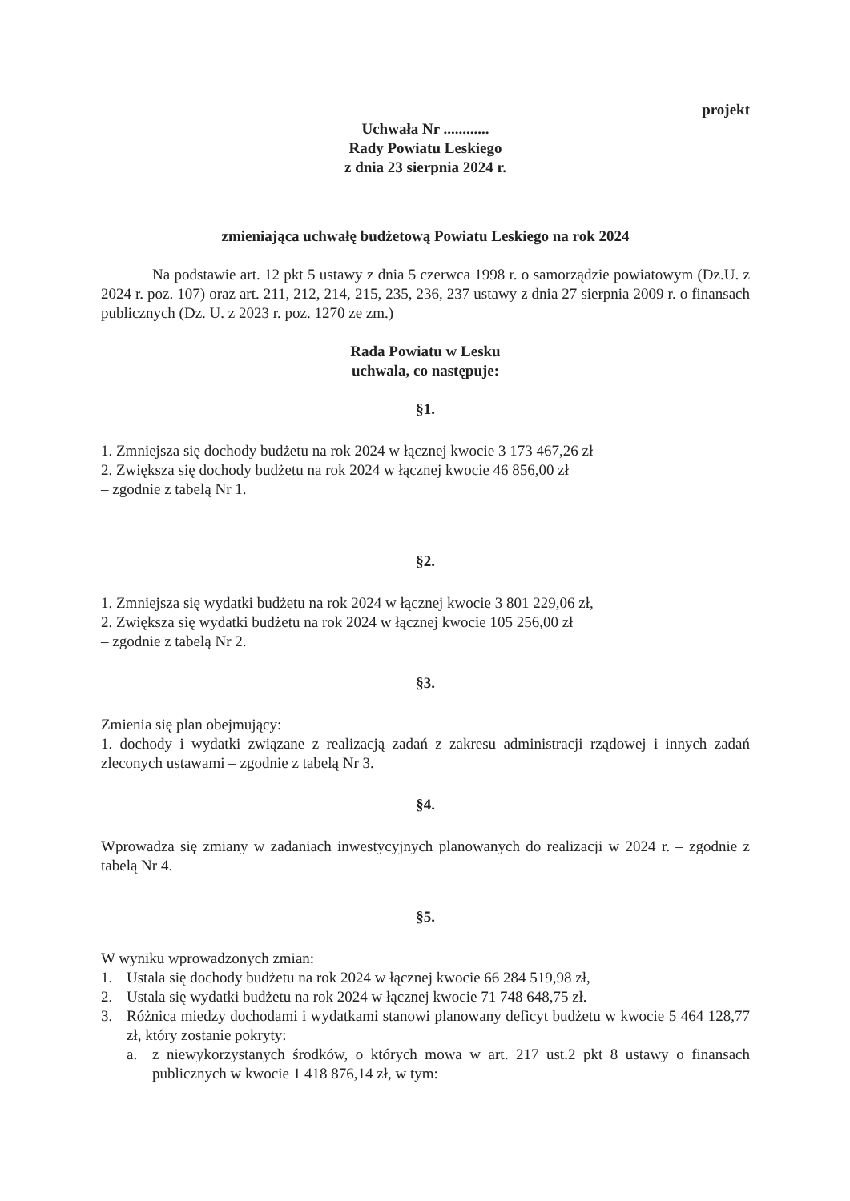projekt
Uchwała Nr ............
Rady Powiatu Leskiego
z dnia 23 sierpnia 2024 r.
zmieniająca uchwałę budżetową Powiatu Leskiego na rok 2024
Na podstawie art. 12 pkt 5 ustawy z dnia 5 czerwca 1998 r. o samorządzie powiatowym (Dz.U. z 2024 r. poz. 107) oraz art. 211, 212, 214, 215, 235, 236, 237 ustawy z dnia 27 sierpnia 2009 r. o finansach publicznych (Dz. U. z 2023 r. poz. 1270 ze zm.)
Rada Powiatu w Lesku
uchwala, co następuje:
§1.
1. Zmniejsza się dochody budżetu na rok 2024 w łącznej kwocie 3 173 467,26 zł
2. Zwiększa się dochody budżetu na rok 2024 w łącznej kwocie 46 856,00 zł
– zgodnie z tabelą Nr 1.
§2.
1. Zmniejsza się wydatki budżetu na rok 2024 w łącznej kwocie 3 801 229,06 zł,
2. Zwiększa się wydatki budżetu na rok 2024 w łącznej kwocie 105 256,00 zł
– zgodnie z tabelą Nr 2.
§3.
Zmienia się plan obejmujący:
1. dochody i wydatki związane z realizacją zadań z zakresu administracji rządowej i innych zadań zleconych ustawami – zgodnie z tabelą Nr 3.
§4.
Wprowadza się zmiany w zadaniach inwestycyjnych planowanych do realizacji w 2024 r. – zgodnie z tabelą Nr 4.
§5.
W wyniku wprowadzonych zmian:
1. Ustala się dochody budżetu na rok 2024 w łącznej kwocie 66 284 519,98 zł,
2. Ustala się wydatki budżetu na rok 2024 w łącznej kwocie 71 748 648,75 zł.
3. Różnica miedzy dochodami i wydatkami stanowi planowany deficyt budżetu w kwocie 5 464 128,77 zł, który zostanie pokryty:
a. z niewykorzystanych środków, o których mowa w art. 217 ust.2 pkt 8 ustawy o finansach publicznych w kwocie 1 418 876,14 zł, w tym: